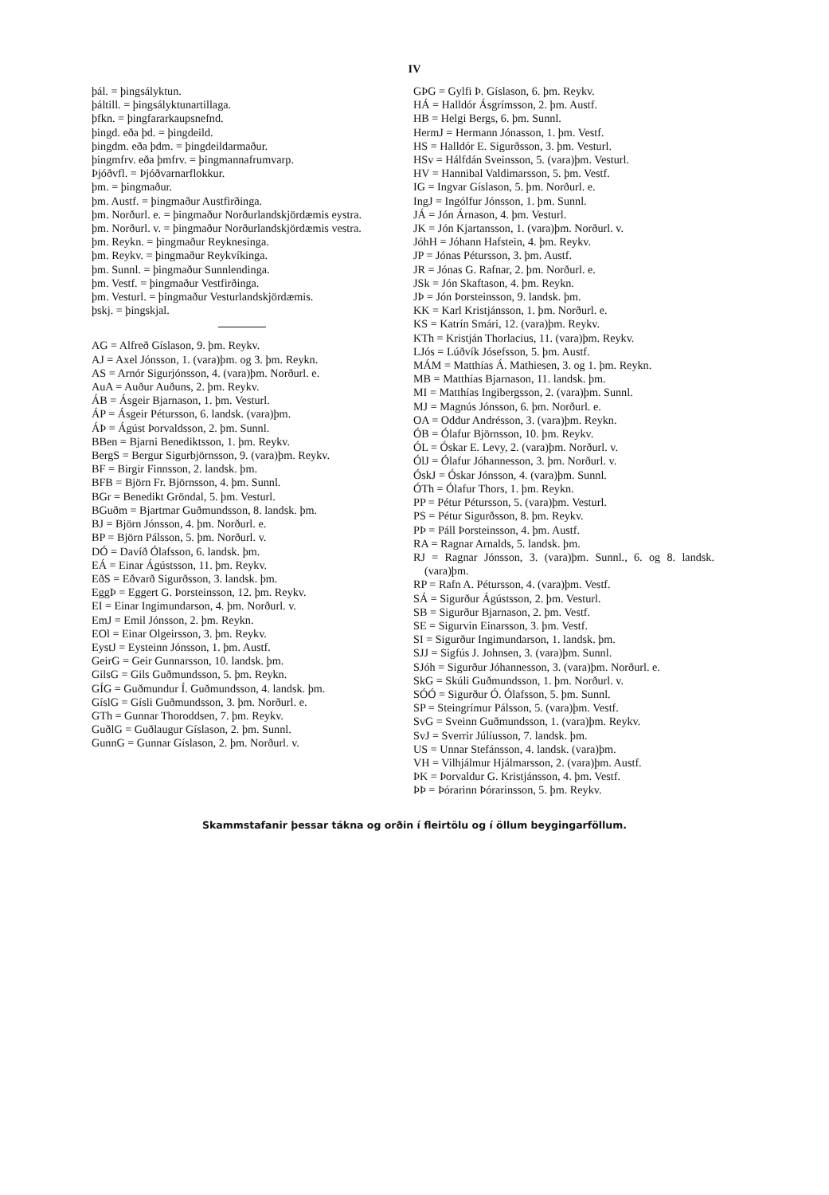IV
þál. = þingsályktun.
þáltill. = þingsályktunartillaga.
þfkn. = þingfararkaupsnefnd.
þingd. eða þd. = þingdeild.
þingdm. eða þdm. = þingdeildarmaður.
þingmfrv. eða þmfrv. = þingmannafrumvarp.
Þjóðvfl. = Þjóðvarnarflokkur.
þm. = þingmaður.
þm. Austf. = þingmaður Austfirðinga.
þm. Norðurl. e. = þingmaður Norðurlandskjördæmis eystra.
þm. Norðurl. v. = þingmaður Norðurlandskjördæmis vestra.
þm. Reykn. = þingmaður Reyknesinga.
þm. Reykv. = þingmaður Reykvíkinga.
þm. Sunnl. = þingmaður Sunnlendinga.
þm. Vestf. = þingmaður Vestfirðinga.
þm. Vesturl. = þingmaður Vesturlandskjördæmis.
þskj. = þingskjal.
AG = Alfreð Gíslason, 9. þm. Reykv.
AJ = Axel Jónsson, 1. (vara)þm. og 3. þm. Reykn.
AS = Arnór Sigurjónsson, 4. (vara)þm. Norðurl. e.
AuA = Auður Auðuns, 2. þm. Reykv.
ÁB = Ásgeir Bjarnason, 1. þm. Vesturl.
ÁP = Ásgeir Pétursson, 6. landsk. (vara)þm.
ÁÞ = Ágúst Þorvaldsson, 2. þm. Sunnl.
BBen = Bjarni Benediktsson, 1. þm. Reykv.
BergS = Bergur Sigurbjörnsson, 9. (vara)þm. Reykv.
BF = Birgir Finnsson, 2. landsk. þm.
BFB = Björn Fr. Björnsson, 4. þm. Sunnl.
BGr = Benedikt Gröndal, 5. þm. Vesturl.
BGuðm = Bjartmar Guðmundsson, 8. landsk. þm.
BJ = Björn Jónsson, 4. þm. Norðurl. e.
BP = Björn Pálsson, 5. þm. Norðurl. v.
DÓ = Davíð Ólafsson, 6. landsk. þm.
EÁ = Einar Ágústsson, 11. þm. Reykv.
EðS = Eðvarð Sigurðsson, 3. landsk. þm.
EggÞ = Eggert G. Þorsteinsson, 12. þm. Reykv.
EI = Einar Ingimundarson, 4. þm. Norðurl. v.
EmJ = Emil Jónsson, 2. þm. Reykn.
EOl = Einar Olgeirsson, 3. þm. Reykv.
EystJ = Eysteinn Jónsson, 1. þm. Austf.
GeirG = Geir Gunnarsson, 10. landsk. þm.
GilsG = Gils Guðmundsson, 5. þm. Reykn.
GÍG = Guðmundur Í. Guðmundsson, 4. landsk. þm.
GíslG = Gísli Guðmundsson, 3. þm. Norðurl. e.
GTh = Gunnar Thoroddsen, 7. þm. Reykv.
GuðlG = Guðlaugur Gíslason, 2. þm. Sunnl.
GunnG = Gunnar Gíslason, 2. þm. Norðurl. v.
GÞG = Gylfi Þ. Gíslason, 6. þm. Reykv.
HÁ = Halldór Ásgrímsson, 2. þm. Austf.
HB = Helgi Bergs, 6. þm. Sunnl.
HermJ = Hermann Jónasson, 1. þm. Vestf.
HS = Halldór E. Sigurðsson, 3. þm. Vesturl.
HSv = Hálfdán Sveinsson, 5. (vara)þm. Vesturl.
HV = Hannibal Valdimarsson, 5. þm. Vestf.
IG = Ingvar Gíslason, 5. þm. Norðurl. e.
IngJ = Ingólfur Jónsson, 1. þm. Sunnl.
JÁ = Jón Árnason, 4. þm. Vesturl.
JK = Jón Kjartansson, 1. (vara)þm. Norðurl. v.
JóhH = Jóhann Hafstein, 4. þm. Reykv.
JP = Jónas Pétursson, 3. þm. Austf.
JR = Jónas G. Rafnar, 2. þm. Norðurl. e.
JSk = Jón Skaftason, 4. þm. Reykn.
JÞ = Jón Þorsteinsson, 9. landsk. þm.
KK = Karl Kristjánsson, 1. þm. Norðurl. e.
KS = Katrín Smári, 12. (vara)þm. Reykv.
KTh = Kristján Thorlacius, 11. (vara)þm. Reykv.
LJós = Lúðvík Jósefsson, 5. þm. Austf.
MÁM = Matthías Á. Mathiesen, 3. og 1. þm. Reykn.
MB = Matthías Bjarnason, 11. landsk. þm.
MI = Matthías Ingibergsson, 2. (vara)þm. Sunnl.
MJ = Magnús Jónsson, 6. þm. Norðurl. e.
OA = Oddur Andrésson, 3. (vara)þm. Reykn.
ÓB = Ólafur Björnsson, 10. þm. Reykv.
ÓL = Óskar E. Levy, 2. (vara)þm. Norðurl. v.
ÓlJ = Ólafur Jóhannesson, 3. þm. Norðurl. v.
ÓskJ = Óskar Jónsson, 4. (vara)þm. Sunnl.
ÓTh = Ólafur Thors, 1. þm. Reykn.
PP = Pétur Pétursson, 5. (vara)þm. Vesturl.
PS = Pétur Sigurðsson, 8. þm. Reykv.
PÞ = Páll Þorsteinsson, 4. þm. Austf.
RA = Ragnar Arnalds, 5. landsk. þm.
RJ = Ragnar Jónsson, 3. (vara)þm. Sunnl., 6. og 8. landsk. (vara)þm.
RP = Rafn A. Pétursson, 4. (vara)þm. Vestf.
SÁ = Sigurður Ágústsson, 2. þm. Vesturl.
SB = Sigurður Bjarnason, 2. þm. Vestf.
SE = Sigurvin Einarsson, 3. þm. Vestf.
SI = Sigurður Ingimundarson, 1. landsk. þm.
SJJ = Sigfús J. Johnsen, 3. (vara)þm. Sunnl.
SJóh = Sigurður Jóhannesson, 3. (vara)þm. Norðurl. e.
SkG = Skúli Guðmundsson, 1. þm. Norðurl. v.
SÓÓ = Sigurður Ó. Ólafsson, 5. þm. Sunnl.
SP = Steingrímur Pálsson, 5. (vara)þm. Vestf.
SvG = Sveinn Guðmundsson, 1. (vara)þm. Reykv.
SvJ = Sverrir Júlíusson, 7. landsk. þm.
US = Unnar Stefánsson, 4. landsk. (vara)þm.
VH = Vilhjálmur Hjálmarsson, 2. (vara)þm. Austf.
ÞK = Þorvaldur G. Kristjánsson, 4. þm. Vestf.
ÞÞ = Þórarinn Þórarinsson, 5. þm. Reykv.
Skammstafanir þessar tákna og orðin í fleirtölu og í öllum beygingarföllum.